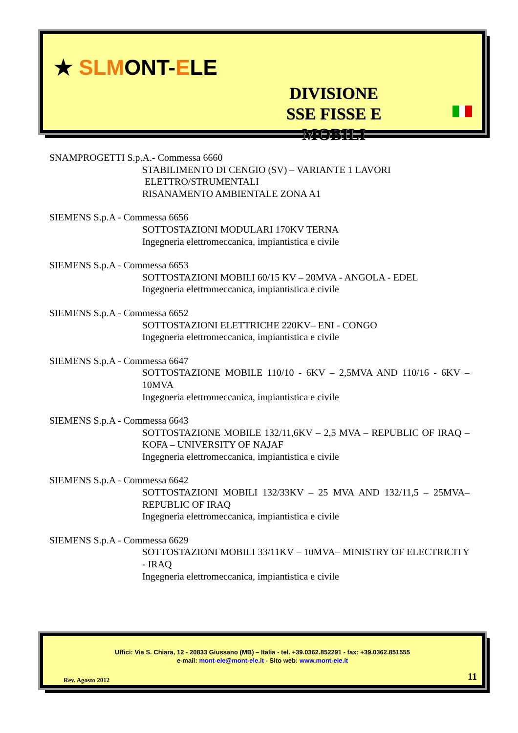★ SL MONT-ELE
DIVISIONE
SSE FISSE E MOBILI
SNAMPROGETTI S.p.A.- Commessa 6660
STABILIMENTO DI CENGIO (SV) – VARIANTE 1 LAVORI
ELETTRO/STRUMENTALI
RISANAMENTO AMBIENTALE ZONA A1
SIEMENS S.p.A - Commessa 6656
SOTTOSTAZIONI MODULARI 170KV TERNA
Ingegneria elettromeccanica, impiantistica e civile
SIEMENS S.p.A - Commessa 6653
SOTTOSTAZIONI MOBILI 60/15 KV – 20MVA - ANGOLA - EDEL
Ingegneria elettromeccanica, impiantistica e civile
SIEMENS S.p.A - Commessa 6652
SOTTOSTAZIONI ELETTRICHE 220KV– ENI - CONGO
Ingegneria elettromeccanica, impiantistica e civile
SIEMENS S.p.A - Commessa 6647
SOTTOSTAZIONE MOBILE 110/10 - 6KV – 2,5MVA AND 110/16 - 6KV – 10MVA
Ingegneria elettromeccanica, impiantistica e civile
SIEMENS S.p.A - Commessa 6643
SOTTOSTAZIONE MOBILE 132/11,6KV – 2,5 MVA – REPUBLIC OF IRAQ – KOFA – UNIVERSITY OF NAJAF
Ingegneria elettromeccanica, impiantistica e civile
SIEMENS S.p.A - Commessa 6642
SOTTOSTAZIONI MOBILI 132/33KV – 25 MVA AND 132/11,5 – 25MVA– REPUBLIC OF IRAQ
Ingegneria elettromeccanica, impiantistica e civile
SIEMENS S.p.A - Commessa 6629
SOTTOSTAZIONI MOBILI 33/11KV – 10MVA– MINISTRY OF ELECTRICITY - IRAQ
Ingegneria elettromeccanica, impiantistica e civile
Uffici: Via S. Chiara, 12 - 20833 Giussano (MB) – Italia - tel. +39.0362.852291 - fax: +39.0362.851555
e-mail: mont-ele@mont-ele.it - Sito web: www.mont-ele.it
Rev. Agosto 2012 11